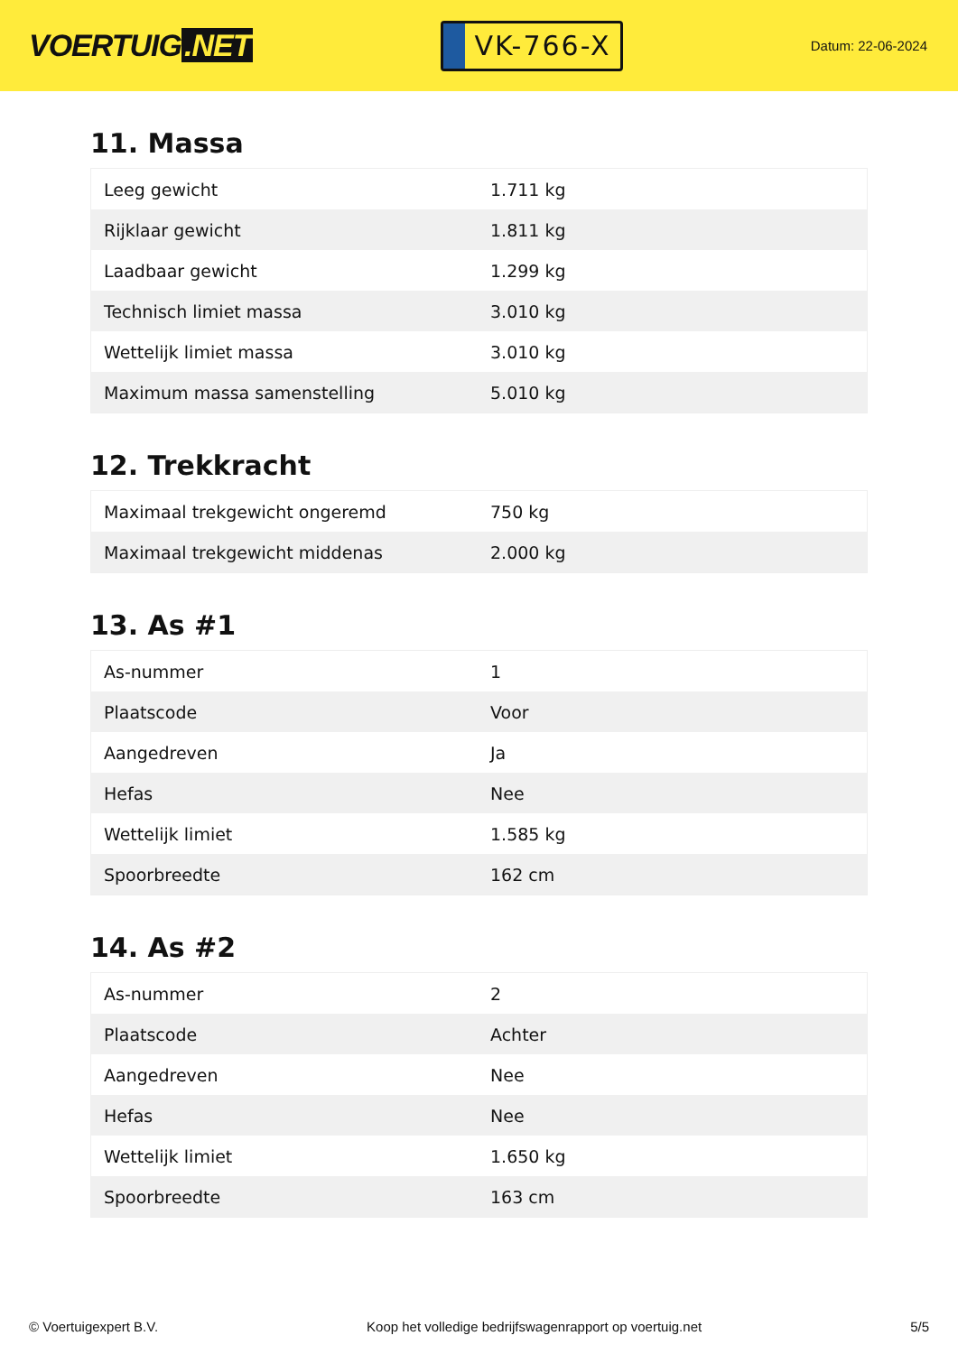VOERTUIG.NET
VK-766-X
Datum: 22-06-2024
11. Massa
| Leeg gewicht | 1.711 kg |
| Rijklaar gewicht | 1.811 kg |
| Laadbaar gewicht | 1.299 kg |
| Technisch limiet massa | 3.010 kg |
| Wettelijk limiet massa | 3.010 kg |
| Maximum massa samenstelling | 5.010 kg |
12. Trekkracht
| Maximaal trekgewicht ongeremd | 750 kg |
| Maximaal trekgewicht middenas | 2.000 kg |
13. As #1
| As-nummer | 1 |
| Plaatscode | Voor |
| Aangedreven | Ja |
| Hefas | Nee |
| Wettelijk limiet | 1.585 kg |
| Spoorbreedte | 162 cm |
14. As #2
| As-nummer | 2 |
| Plaatscode | Achter |
| Aangedreven | Nee |
| Hefas | Nee |
| Wettelijk limiet | 1.650 kg |
| Spoorbreedte | 163 cm |
© Voertuigexpert B.V. Koop het volledige bedrijfswagenrapport op voertuig.net 5/5